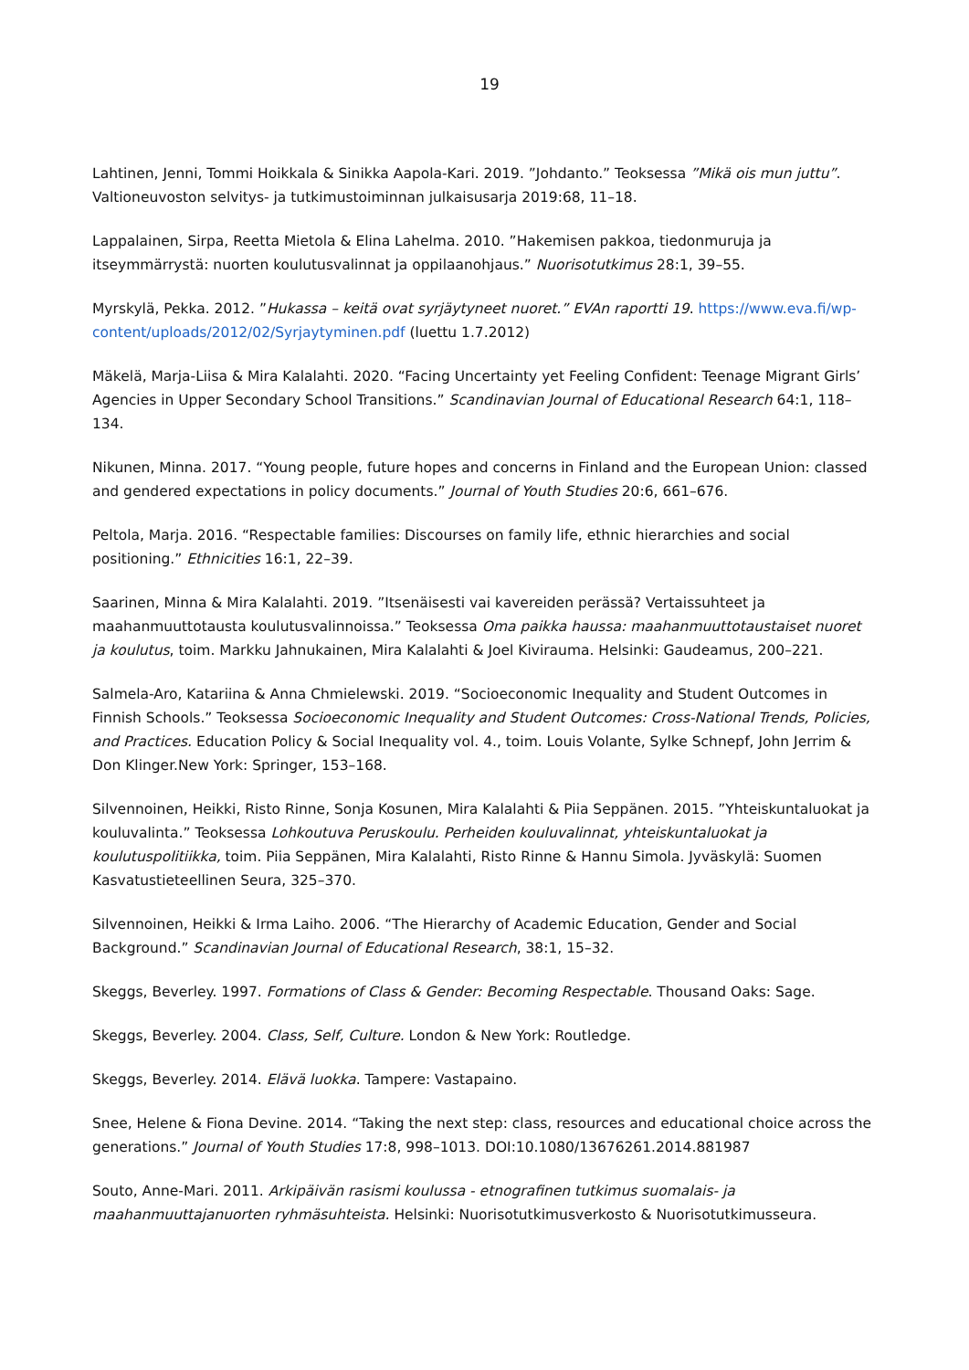19
Lahtinen, Jenni, Tommi Hoikkala & Sinikka Aapola-Kari. 2019. ”Johdanto.” Teoksessa ”Mikä ois mun juttu”. Valtioneuvoston selvitys- ja tutkimustoiminnan julkaisusarja 2019:68, 11–18.
Lappalainen, Sirpa, Reetta Mietola & Elina Lahelma. 2010. ”Hakemisen pakkoa, tiedonmuruja ja itseymmärrystä: nuorten koulutusvalinnat ja oppilaanohjaus.” Nuorisotutkimus 28:1, 39–55.
Myrskylä, Pekka. 2012. ”Hukassa – keitä ovat syrjäytyneet nuoret.” EVAn raportti 19. https://www.eva.fi/wp-content/uploads/2012/02/Syrjaytyminen.pdf (luettu 1.7.2012)
Mäkelä, Marja-Liisa & Mira Kalalahti. 2020. “Facing Uncertainty yet Feeling Confident: Teenage Migrant Girls’ Agencies in Upper Secondary School Transitions.” Scandinavian Journal of Educational Research 64:1, 118–134.
Nikunen, Minna. 2017. “Young people, future hopes and concerns in Finland and the European Union: classed and gendered expectations in policy documents.” Journal of Youth Studies 20:6, 661–676.
Peltola, Marja. 2016. “Respectable families: Discourses on family life, ethnic hierarchies and social positioning.” Ethnicities 16:1, 22–39.
Saarinen, Minna & Mira Kalalahti. 2019. ”Itsenäisesti vai kavereiden perässä? Vertaissuhteet ja maahanmuuttotausta koulutusvalinnoissa.” Teoksessa Oma paikka haussa: maahanmuuttotaustaiset nuoret ja koulutus, toim. Markku Jahnukainen, Mira Kalalahti & Joel Kivirauma. Helsinki: Gaudeamus, 200–221.
Salmela-Aro, Katariina & Anna Chmielewski. 2019. “Socioeconomic Inequality and Student Outcomes in Finnish Schools.” Teoksessa Socioeconomic Inequality and Student Outcomes: Cross-National Trends, Policies, and Practices. Education Policy & Social Inequality vol. 4., toim. Louis Volante, Sylke Schnepf, John Jerrim & Don Klinger.New York: Springer, 153–168.
Silvennoinen, Heikki, Risto Rinne, Sonja Kosunen, Mira Kalalahti & Piia Seppänen. 2015. ”Yhteiskuntaluokat ja kouluvalinta.” Teoksessa Lohkoutuva Peruskoulu. Perheiden kouluvalinnat, yhteiskuntaluokat ja koulutuspolitiikka, toim. Piia Seppänen, Mira Kalalahti, Risto Rinne & Hannu Simola. Jyväskylä: Suomen Kasvatustieteellinen Seura, 325–370.
Silvennoinen, Heikki & Irma Laiho. 2006. “The Hierarchy of Academic Education, Gender and Social Background.” Scandinavian Journal of Educational Research, 38:1, 15–32.
Skeggs, Beverley. 1997. Formations of Class & Gender: Becoming Respectable. Thousand Oaks: Sage.
Skeggs, Beverley. 2004. Class, Self, Culture. London & New York: Routledge.
Skeggs, Beverley. 2014. Elävä luokka. Tampere: Vastapaino.
Snee, Helene & Fiona Devine. 2014. “Taking the next step: class, resources and educational choice across the generations.” Journal of Youth Studies 17:8, 998–1013. DOI:10.1080/13676261.2014.881987
Souto, Anne-Mari. 2011. Arkipäivän rasismi koulussa - etnografinen tutkimus suomalais- ja maahanmuuttajanuorten ryhmäsuhteista. Helsinki: Nuorisotutkimusverkosto & Nuorisotutkimusseura.